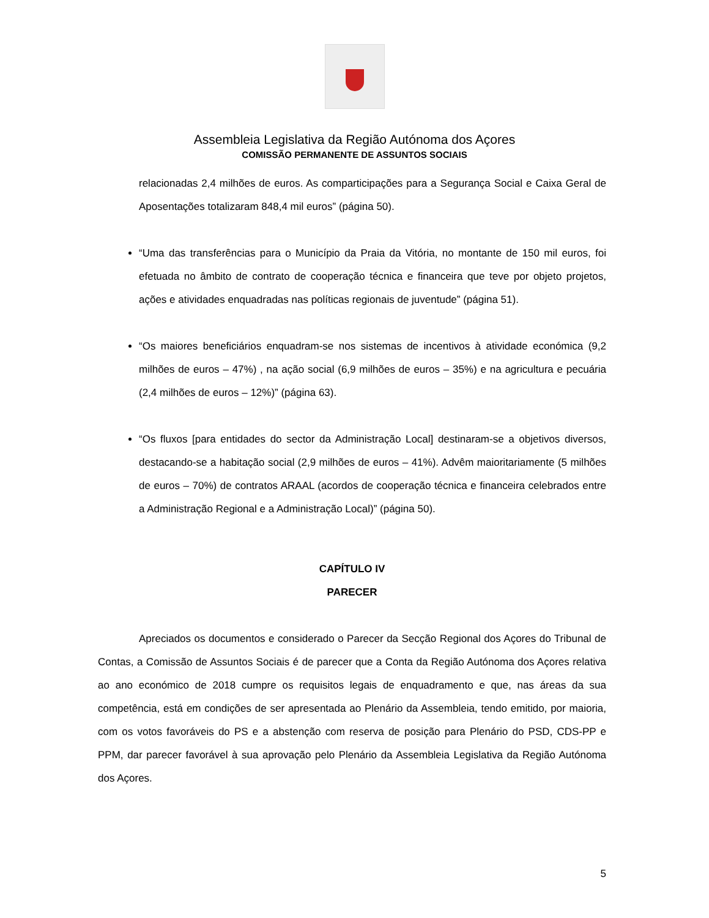Assembleia Legislativa da Região Autónoma dos Açores
COMISSÃO PERMANENTE DE ASSUNTOS SOCIAIS
relacionadas 2,4 milhões de euros. As comparticipações para a Segurança Social e Caixa Geral de Aposentações totalizaram 848,4 mil euros” (página 50).
“Uma das transferências para o Município da Praia da Vitória, no montante de 150 mil euros, foi efetuada no âmbito de contrato de cooperação técnica e financeira que teve por objeto projetos, ações e atividades enquadradas nas políticas regionais de juventude” (página 51).
“Os maiores beneficiários enquadram-se nos sistemas de incentivos à atividade económica (9,2 milhões de euros – 47%) , na ação social (6,9 milhões de euros – 35%) e na agricultura e pecuária (2,4 milhões de euros – 12%)” (página 63).
“Os fluxos [para entidades do sector da Administração Local] destinaram-se a objetivos diversos, destacando-se a habitação social (2,9 milhões de euros – 41%). Advêm maioritariamente (5 milhões de euros – 70%) de contratos ARAAL (acordos de cooperação técnica e financeira celebrados entre a Administração Regional e a Administração Local)” (página 50).
CAPÍTULO IV
PARECER
Apreciados os documentos e considerado o Parecer da Secção Regional dos Açores do Tribunal de Contas, a Comissão de Assuntos Sociais é de parecer que a Conta da Região Autónoma dos Açores relativa ao ano económico de 2018 cumpre os requisitos legais de enquadramento e que, nas áreas da sua competência, está em condições de ser apresentada ao Plenário da Assembleia, tendo emitido, por maioria, com os votos favoráveis do PS e a abstenção com reserva de posição para Plenário do PSD, CDS-PP e PPM, dar parecer favorável à sua aprovação pelo Plenário da Assembleia Legislativa da Região Autónoma dos Açores.
5